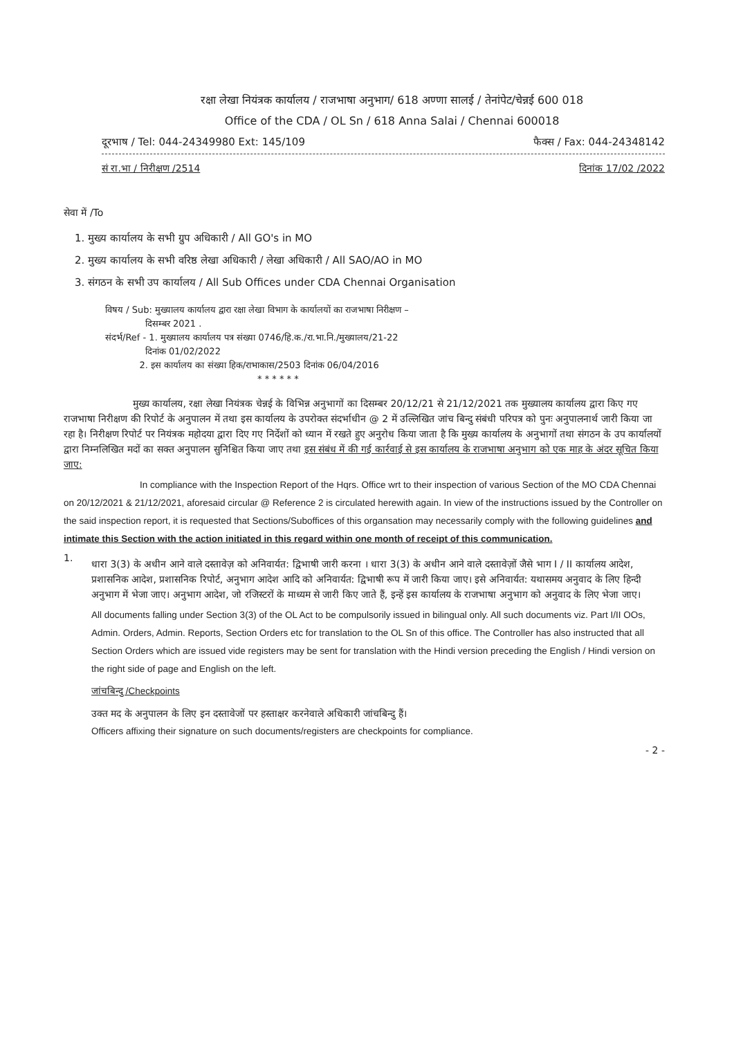रक्षा लेखा नियंत्रक कार्यालय / राजभाषा अनुभाग/ 618 अण्णा सालई / तेनांपेट/चेन्नई 600 018
Office of the CDA / OL Sn / 618 Anna Salai / Chennai 600018
दूरभाष / Tel: 044-24349980 Ext: 145/109 फैक्स / Fax: 044-24348142
सं रा.भा / निरीक्षण /2514 दिनांक 17/02 /2022
सेवा में /To
1. मुख्य कार्यालय के सभी ग्रुप अधिकारी / All GO's in MO
2. मुख्य कार्यालय के सभी वरिष्ठ लेखा अधिकारी / लेखा अधिकारी / All SAO/AO in MO
3. संगठन के सभी उप कार्यालय / All Sub Offices under CDA Chennai Organisation
विषय / Sub: मुख्यालय कार्यालय द्वारा रक्षा लेखा विभाग के कार्यालयों का राजभाषा निरीक्षण –
दिसम्बर 2021 .
संदर्भ/Ref - 1. मुख्यालय कार्यालय पत्र संख्या 0746/हि.क./रा.भा.नि./मुख्यालय/21-22
दिनांक 01/02/2022
2. इस कार्यालय का संख्या हिक/राभाकास/2503 दिनांक 06/04/2016
* * * * * *
मुख्य कार्यालय, रक्षा लेखा नियंत्रक चेन्नई के विभिन्न अनुभागों का दिसम्बर 20/12/21 से 21/12/2021 तक मुख्यालय कार्यालय द्वारा किए गए राजभाषा निरीक्षण की रिपोर्ट के अनुपालन में तथा इस कार्यालय के उपरोक्त संदर्भाधीन @ 2 में उल्लिखित जांच बिन्दु संबंधी परिपत्र को पुनः अनुपालनार्थ जारी किया जा रहा है। निरीक्षण रिपोर्ट पर नियंत्रक महोदया द्वारा दिए गए निर्देशों को ध्यान में रखते हुए अनुरोध किया जाता है कि मुख्य कार्यालय के अनुभागों तथा संगठन के उप कार्यालयों द्वारा निम्नलिखित मदों का सक्त अनुपालन सुनिश्चित किया जाए तथा इस संबंध में की गई कार्रवाई से इस कार्यालय के राजभाषा अनुभाग को एक माह के अंदर सूचित किया जाए:
In compliance with the Inspection Report of the Hqrs. Office wrt to their inspection of various Section of the MO CDA Chennai on 20/12/2021 & 21/12/2021, aforesaid circular @ Reference 2 is circulated herewith again. In view of the instructions issued by the Controller on the said inspection report, it is requested that Sections/Suboffices of this organsation may necessarily comply with the following guidelines and intimate this Section with the action initiated in this regard within one month of receipt of this communication.
1.
धारा 3(3) के अधीन आने वाले दस्तावेज़ को अनिवार्यत: द्विभाषी जारी करना । धारा 3(3) के अधीन आने वाले दस्तावेज़ों जैसे भाग I / II कार्यालय आदेश, प्रशासनिक आदेश, प्रशासनिक रिपोर्ट, अनुभाग आदेश आदि को अनिवार्यत: द्विभाषी रूप में जारी किया जाए। इसे अनिवार्यत: यथासमय अनुवाद के लिए हिन्दी अनुभाग में भेजा जाए। अनुभाग आदेश, जो रजिस्टरों के माध्यम से जारी किए जाते हैं, इन्हें इस कार्यालय के राजभाषा अनुभाग को अनुवाद के लिए भेजा जाए।
All documents falling under Section 3(3) of the OL Act to be compulsorily issued in bilingual only. All such documents viz. Part I/II OOs, Admin. Orders, Admin. Reports, Section Orders etc for translation to the OL Sn of this office. The Controller has also instructed that all Section Orders which are issued vide registers may be sent for translation with the Hindi version preceding the English / Hindi version on the right side of page and English on the left.
जांचबिन्दु /Checkpoints
उक्त मद के अनुपालन के लिए इन दस्तावेजों पर हस्ताक्षर करनेवाले अधिकारी जांचबिन्दु हैं।
Officers affixing their signature on such documents/registers are checkpoints for compliance.
- 2 -